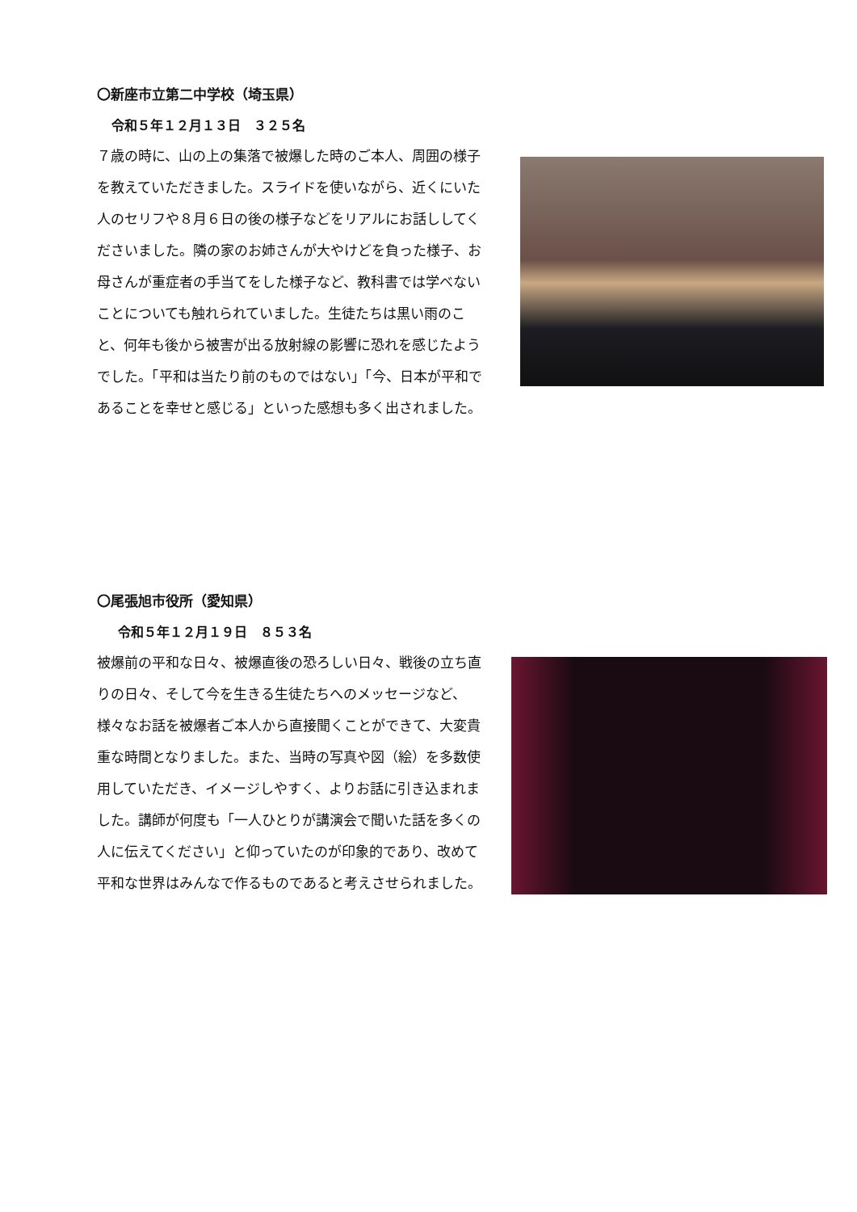〇新座市立第二中学校（埼玉県）
令和５年１２月１３日　３２５名
７歳の時に、山の上の集落で被爆した時のご本人、周囲の様子を教えていただきました。スライドを使いながら、近くにいた人のセリフや８月６日の後の様子などをリアルにお話ししてくださいました。隣の家のお姉さんが大やけどを負った様子、お母さんが重症者の手当てをした様子など、教科書では学べないことについても触れられていました。生徒たちは黒い雨のこと、何年も後から被害が出る放射線の影響に恐れを感じたようでした。「平和は当たり前のものではない」「今、日本が平和であることを幸せと感じる」といった感想も多く出されました。
〇尾張旭市役所（愛知県）
令和５年１２月１９日　８５３名
被爆前の平和な日々、被爆直後の恐ろしい日々、戦後の立ち直りの日々、そして今を生きる生徒たちへのメッセージなど、様々なお話を被爆者ご本人から直接聞くことができて、大変貴重な時間となりました。また、当時の写真や図（絵）を多数使用していただき、イメージしやすく、よりお話に引き込まれました。講師が何度も「一人ひとりが講演会で聞いた話を多くの人に伝えてください」と仰っていたのが印象的であり、改めて平和な世界はみんなで作るものであると考えさせられました。